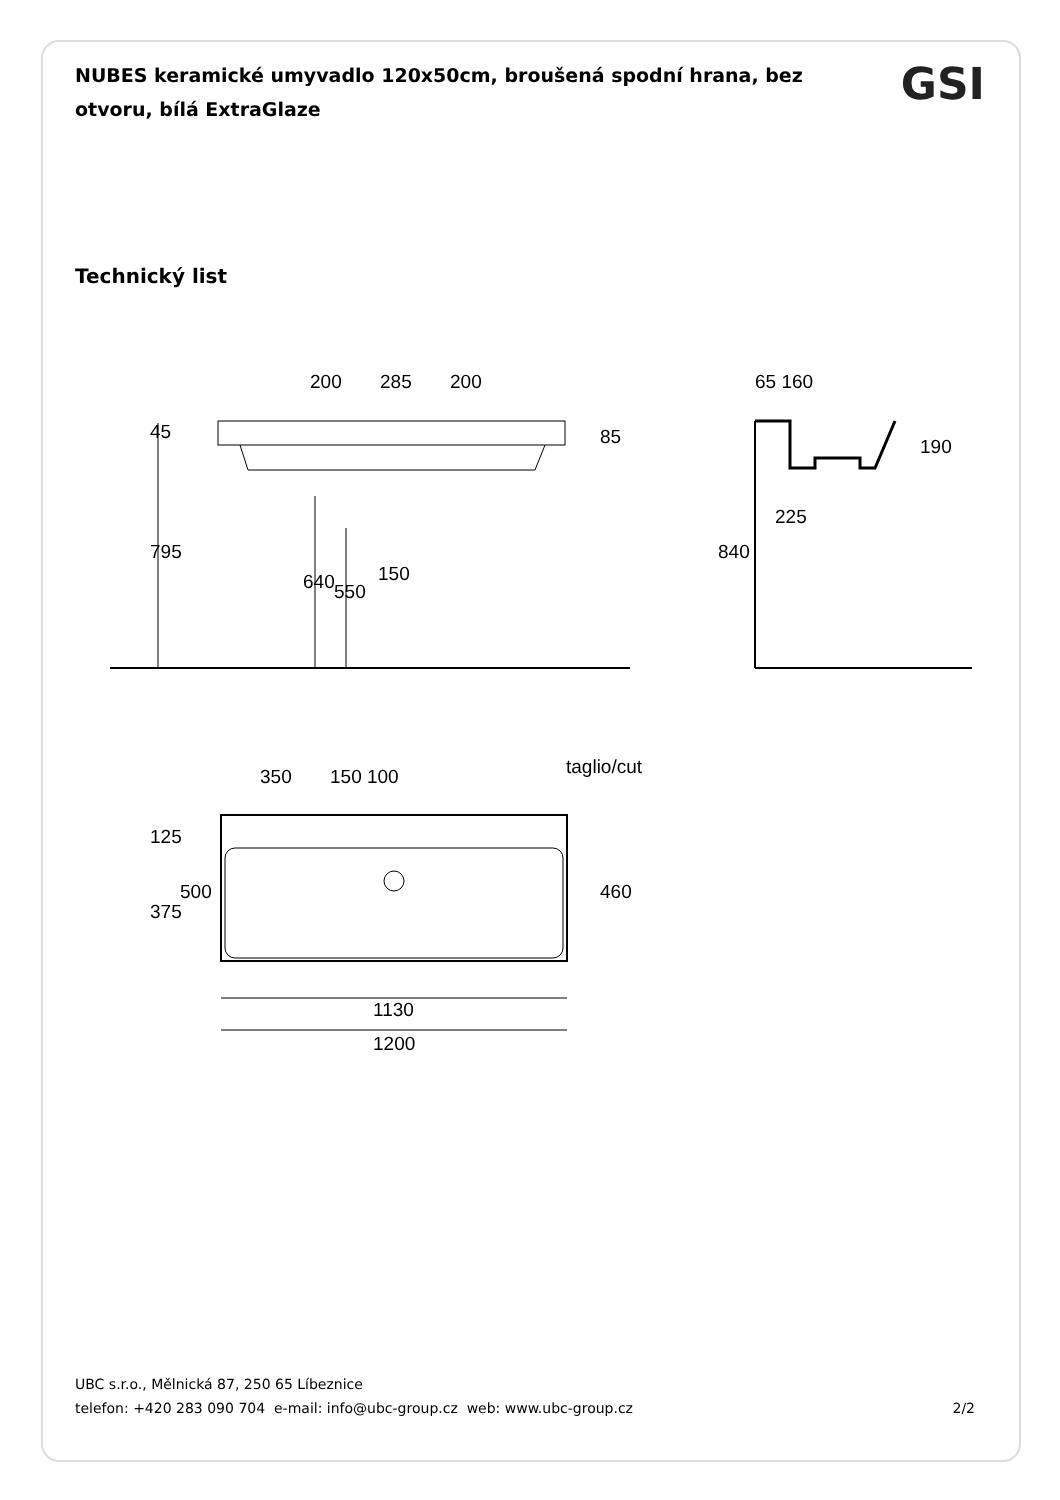NUBES keramické umyvadlo 120x50cm, broušená spodní hrana, bez otvoru, bílá ExtraGlaze
GSI
Technický list
200
285
200
45
85
795
640
550
150
65 160
190
225
840
taglio/cut
350
150 100
125
500
375
460
1130
1200
UBC s.r.o., Mělnická 87, 250 65 Líbeznice
telefon: +420 283 090 704 e-mail: info@ubc-group.cz web: www.ubc-group.cz
2/2